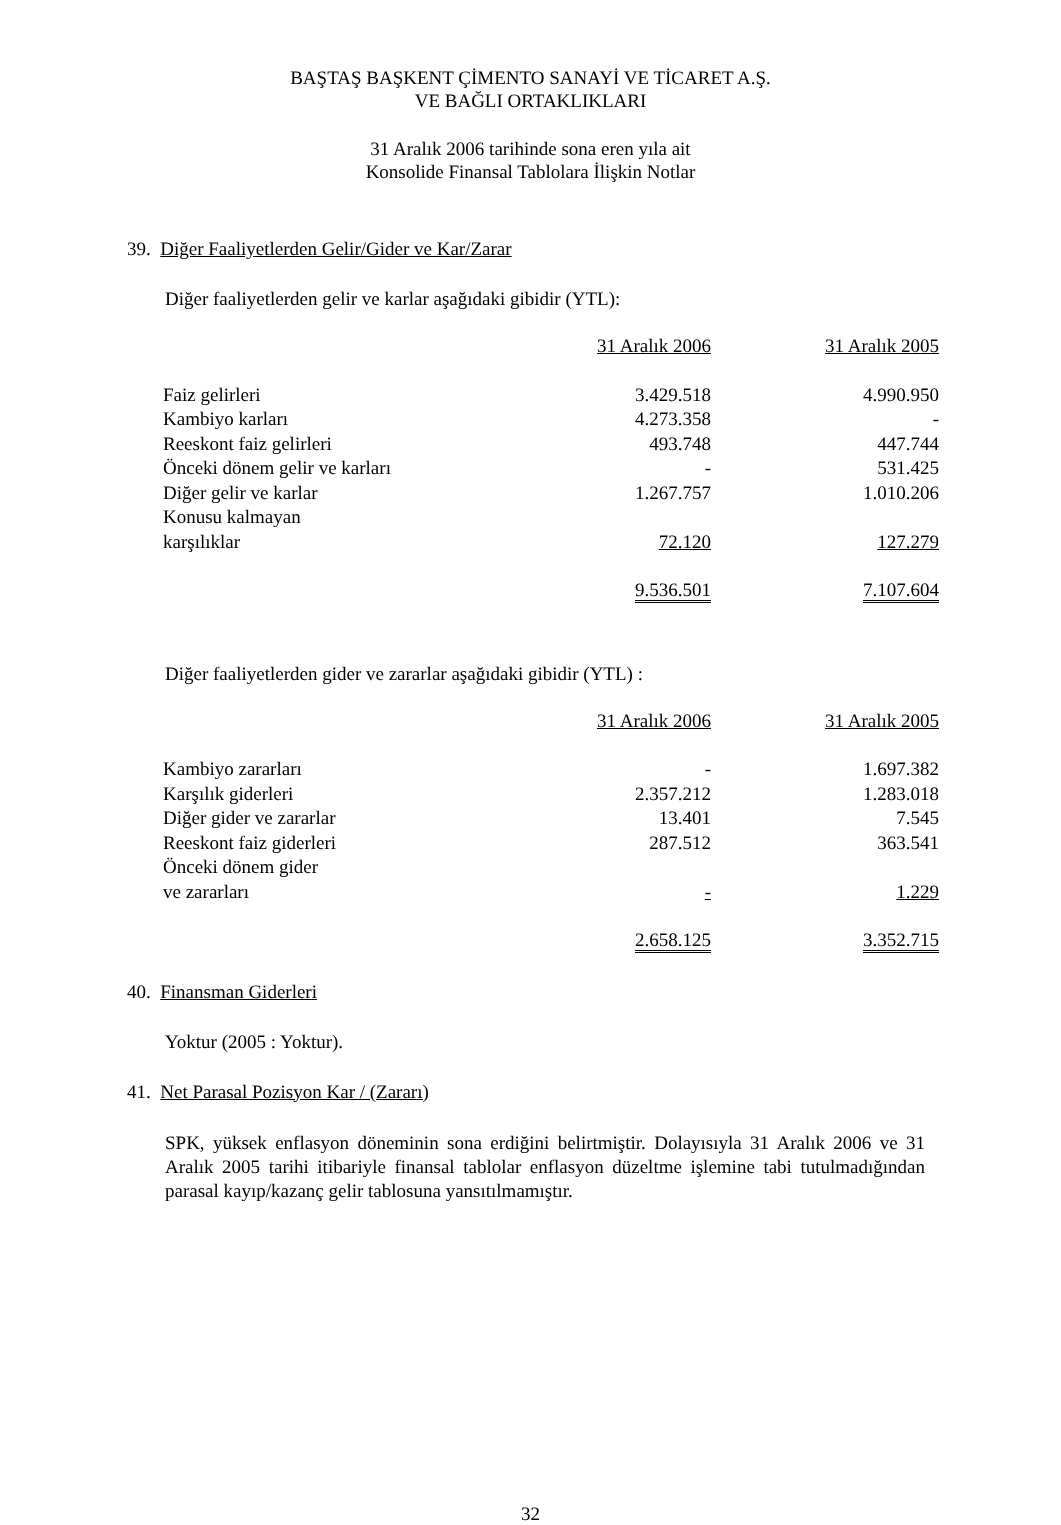BAŞTAŞ BAŞKENT ÇİMENTO SANAYİ VE TİCARET A.Ş.
VE BAĞLI ORTAKLIKLARI
31 Aralık 2006 tarihinde sona eren yıla ait
Konsolide Finansal Tablolara İlişkin Notlar
39. Diğer Faaliyetlerden Gelir/Gider ve Kar/Zarar
Diğer faaliyetlerden gelir ve karlar aşağıdaki gibidir (YTL):
| | 31 Aralık 2006 | | 31 Aralık 2005 |
| Faiz gelirleri | 3.429.518 | | 4.990.950 |
| Kambiyo karları | 4.273.358 | | - |
| Reeskont faiz gelirleri | 493.748 | | 447.744 |
| Önceki dönem gelir ve karları | - | | 531.425 |
| Diğer gelir ve karlar | 1.267.757 | | 1.010.206 |
| Konusu kalmayan karşılıklar | 72.120 | | 127.279 |
| | 9.536.501 | | 7.107.604 |
Diğer faaliyetlerden gider ve zararlar aşağıdaki gibidir (YTL) :
| | 31 Aralık 2006 | | 31 Aralık 2005 |
| Kambiyo zararları | - | | 1.697.382 |
| Karşılık giderleri | 2.357.212 | | 1.283.018 |
| Diğer gider ve zararlar | 13.401 | | 7.545 |
| Reeskont faiz giderleri | 287.512 | | 363.541 |
| Önceki dönem gider ve zararları | - | | 1.229 |
| | 2.658.125 | | 3.352.715 |
40. Finansman Giderleri
Yoktur (2005 : Yoktur).
41. Net Parasal Pozisyon Kar / (Zararı)
SPK, yüksek enflasyon döneminin sona erdiğini belirtmiştir. Dolayısıyla 31 Aralık 2006 ve 31 Aralık 2005 tarihi itibariyle finansal tablolar enflasyon düzeltme işlemine tabi tutulmadığından parasal kayıp/kazanç gelir tablosuna yansıtılmamıştır.
32